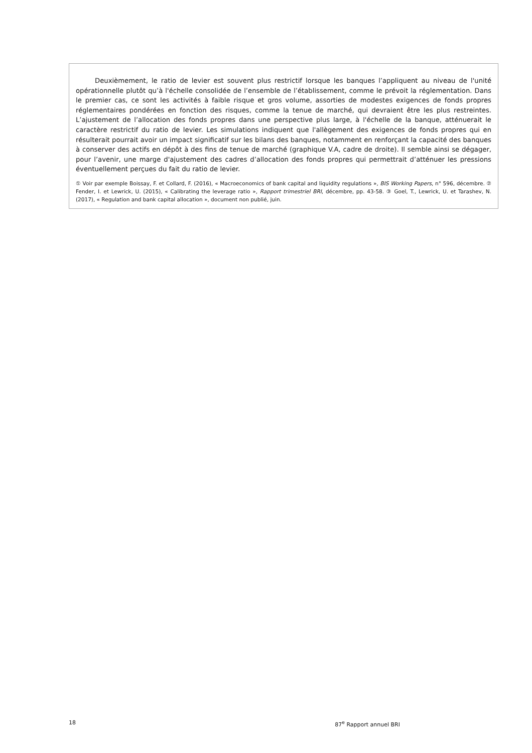Deuxièmement, le ratio de levier est souvent plus restrictif lorsque les banques l’appliquent au niveau de l'unité opérationnelle plutôt qu’à l'échelle consolidée de l’ensemble de l’établissement, comme le prévoit la réglementation. Dans le premier cas, ce sont les activités à faible risque et gros volume, assorties de modestes exigences de fonds propres réglementaires pondérées en fonction des risques, comme la tenue de marché, qui devraient être les plus restreintes. L’ajustement de l’allocation des fonds propres dans une perspective plus large, à l'échelle de la banque, atténuerait le caractère restrictif du ratio de levier. Les simulations indiquent que l'allègement des exigences de fonds propres qui en résulterait pourrait avoir un impact significatif sur les bilans des banques, notamment en renforçant la capacité des banques à conserver des actifs en dépôt à des fins de tenue de marché (graphique V.A, cadre de droite). Il semble ainsi se dégager, pour l’avenir, une marge d'ajustement des cadres d’allocation des fonds propres qui permettrait d’atténuer les pressions éventuellement perçues du fait du ratio de levier.
① Voir par exemple Boissay, F. et Collard, F. (2016), « Macroeconomics of bank capital and liquidity regulations », BIS Working Papers, n° 596, décembre. ② Fender, I. et Lewrick, U. (2015), « Calibrating the leverage ratio », Rapport trimestriel BRI, décembre, pp. 43-58. ③ Goel, T., Lewrick, U. et Tarashev, N. (2017), « Regulation and bank capital allocation », document non publié, juin.
18 87<sup>e</sup> Rapport annuel BRI